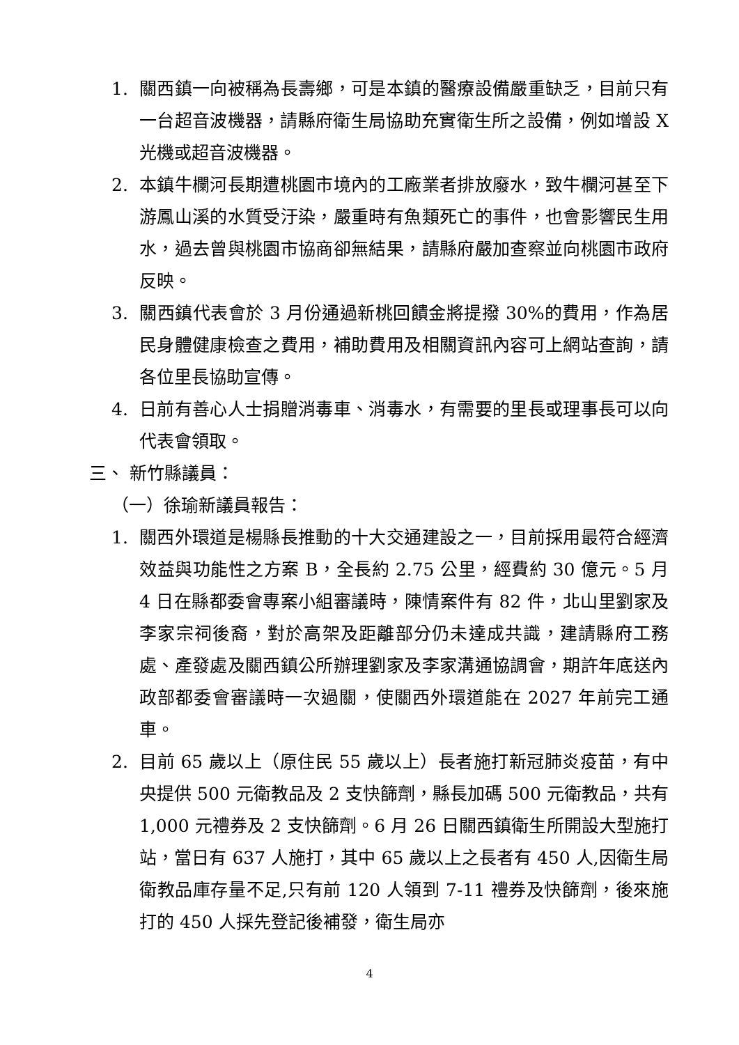1. 關西鎮一向被稱為長壽鄉，可是本鎮的醫療設備嚴重缺乏，目前只有一台超音波機器，請縣府衛生局協助充實衛生所之設備，例如增設 X 光機或超音波機器。
2. 本鎮牛欄河長期遭桃園市境內的工廠業者排放廢水，致牛欄河甚至下游鳳山溪的水質受汙染，嚴重時有魚類死亡的事件，也會影響民生用水，過去曾與桃園市協商卻無結果，請縣府嚴加查察並向桃園市政府反映。
3. 關西鎮代表會於 3 月份通過新桃回饋金將提撥 30%的費用，作為居民身體健康檢查之費用，補助費用及相關資訊內容可上網站查詢，請各位里長協助宣傳。
4. 日前有善心人士捐贈消毒車、消毒水，有需要的里長或理事長可以向代表會領取。
三、 新竹縣議員：
（一）徐瑜新議員報告：
1. 關西外環道是楊縣長推動的十大交通建設之一，目前採用最符合經濟效益與功能性之方案 B，全長約 2.75 公里，經費約 30 億元。5 月 4 日在縣都委會專案小組審議時，陳情案件有 82 件，北山里劉家及李家宗祠後裔，對於高架及距離部分仍未達成共識，建請縣府工務處、產發處及關西鎮公所辦理劉家及李家溝通協調會，期許年底送內政部都委會審議時一次過關，使關西外環道能在 2027 年前完工通車。
2. 目前 65 歲以上（原住民 55 歲以上）長者施打新冠肺炎疫苗，有中央提供 500 元衛教品及 2 支快篩劑，縣長加碼 500 元衛教品，共有 1,000 元禮券及 2 支快篩劑。6 月 26 日關西鎮衛生所開設大型施打站，當日有 637 人施打，其中 65 歲以上之長者有 450 人,因衛生局衛教品庫存量不足,只有前 120 人領到 7-11 禮券及快篩劑，後來施打的 450 人採先登記後補發，衛生局亦
4